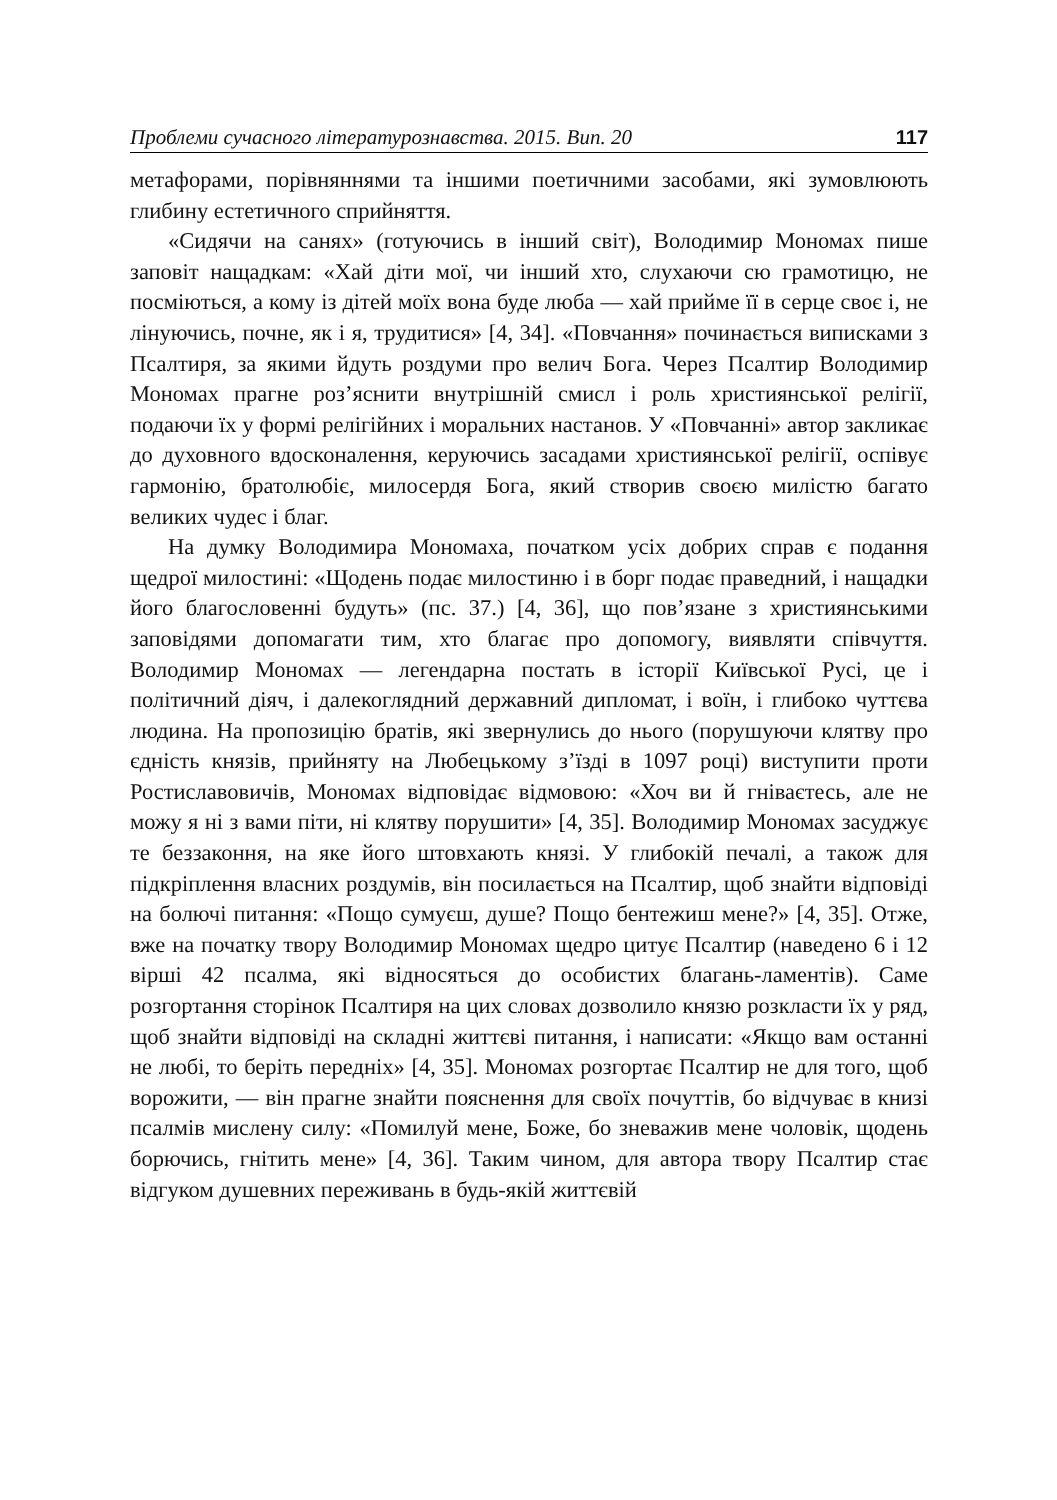Проблеми сучасного літературознавства. 2015. Вип. 20 117
метафорами, порівняннями та іншими поетичними засобами, які зумовлюють глибину естетичного сприйняття.
«Сидячи на санях» (готуючись в інший світ), Володимир Мономах пише заповіт нащадкам: «Хай діти мої, чи інший хто, слухаючи сю грамотицю, не посміються, а кому із дітей моїх вона буде люба — хай прийме її в серце своє і, не лінуючись, почне, як і я, трудитися» [4, 34]. «Повчання» починається виписками з Псалтиря, за якими йдуть роздуми про велич Бога. Через Псалтир Володимир Мономах прагне роз’яснити внутрішній смисл і роль християнської релігії, подаючи їх у формі релігійних і моральних настанов. У «Повчанні» автор закликає до духовного вдосконалення, керуючись засадами християнської релігії, оспівує гармонію, братолюбіє, милосердя Бога, який створив своєю милістю багато великих чудес і благ.
На думку Володимира Мономаха, початком усіх добрих справ є подання щедрої милостині: «Щодень подає милостиню і в борг подає праведний, і нащадки його благословенні будуть» (пс. 37.) [4, 36], що пов’язане з християнськими заповідями допомагати тим, хто благає про допомогу, виявляти співчуття. Володимир Мономах — легендарна постать в історії Київської Русі, це і політичний діяч, і далекоглядний державний дипломат, і воїн, і глибоко чуттєва людина. На пропозицію братів, які звернулись до нього (порушуючи клятву про єдність князів, прийняту на Любецькому з’їзді в 1097 році) виступити проти Ростиславовичів, Мономах відповідає відмовою: «Хоч ви й гніваєтесь, але не можу я ні з вами піти, ні клятву порушити» [4, 35]. Володимир Мономах засуджує те беззаконня, на яке його штовхають князі. У глибокій печалі, а також для підкріплення власних роздумів, він посилається на Псалтир, щоб знайти відповіді на болючі питання: «Пощо сумуєш, душе? Пощо бентежиш мене?» [4, 35]. Отже, вже на початку твору Володимир Мономах щедро цитує Псалтир (наведено 6 і 12 вірші 42 псалма, які відносяться до особистих благань-ламентів). Саме розгортання сторінок Псалтиря на цих словах дозволило князю розкласти їх у ряд, щоб знайти відповіді на складні життєві питання, і написати: «Якщо вам останні не любі, то беріть передніх» [4, 35]. Мономах розгортає Псалтир не для того, щоб ворожити, — він прагне знайти пояснення для своїх почуттів, бо відчуває в книзі псалмів мислену силу: «Помилуй мене, Боже, бо зневажив мене чоловік, щодень борючись, гнітить мене» [4, 36]. Таким чином, для автора твору Псалтир стає відгуком душевних переживань в будь-якій життєвій